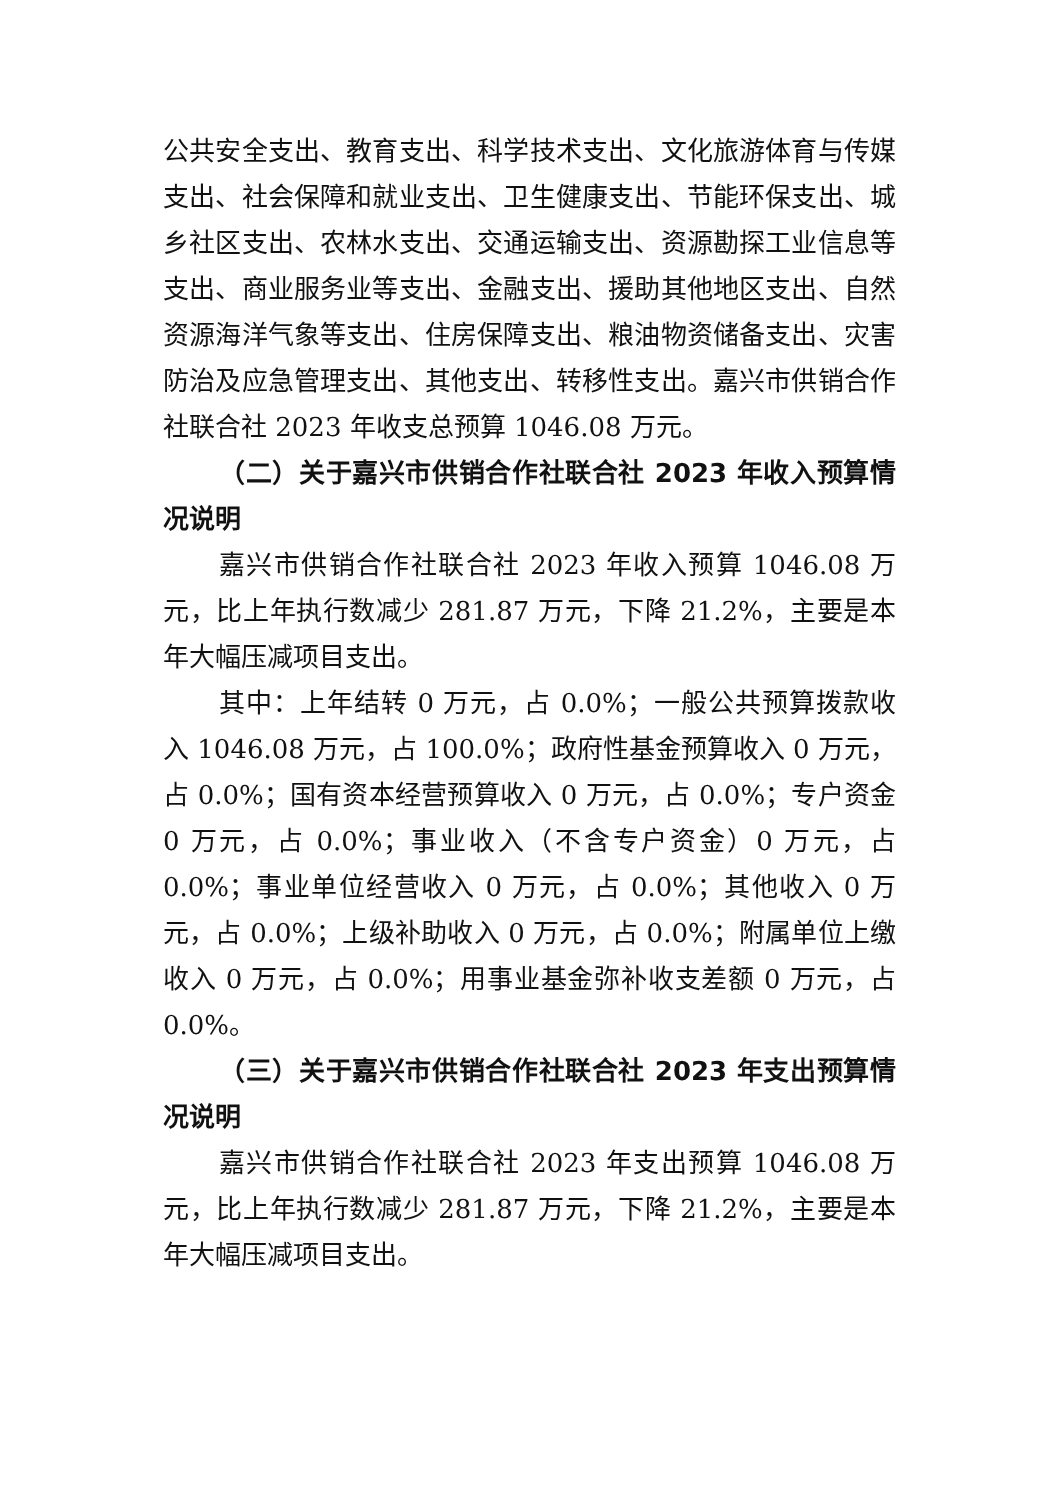公共安全支出、教育支出、科学技术支出、文化旅游体育与传媒支出、社会保障和就业支出、卫生健康支出、节能环保支出、城乡社区支出、农林水支出、交通运输支出、资源勘探工业信息等支出、商业服务业等支出、金融支出、援助其他地区支出、自然资源海洋气象等支出、住房保障支出、粮油物资储备支出、灾害防治及应急管理支出、其他支出、转移性支出。嘉兴市供销合作社联合社 2023 年收支总预算 1046.08 万元。
（二）关于嘉兴市供销合作社联合社 2023 年收入预算情况说明
嘉兴市供销合作社联合社 2023 年收入预算 1046.08 万元，比上年执行数减少 281.87 万元，下降 21.2%，主要是本年大幅压减项目支出。
其中：上年结转 0 万元，占 0.0%；一般公共预算拨款收入 1046.08 万元，占 100.0%；政府性基金预算收入 0 万元，占 0.0%；国有资本经营预算收入 0 万元，占 0.0%；专户资金 0 万元，占 0.0%；事业收入（不含专户资金）0 万元，占 0.0%；事业单位经营收入 0 万元，占 0.0%；其他收入 0 万元，占 0.0%；上级补助收入 0 万元，占 0.0%；附属单位上缴收入 0 万元，占 0.0%；用事业基金弥补收支差额 0 万元，占 0.0%。
（三）关于嘉兴市供销合作社联合社 2023 年支出预算情况说明
嘉兴市供销合作社联合社 2023 年支出预算 1046.08 万元，比上年执行数减少 281.87 万元，下降 21.2%，主要是本年大幅压减项目支出。